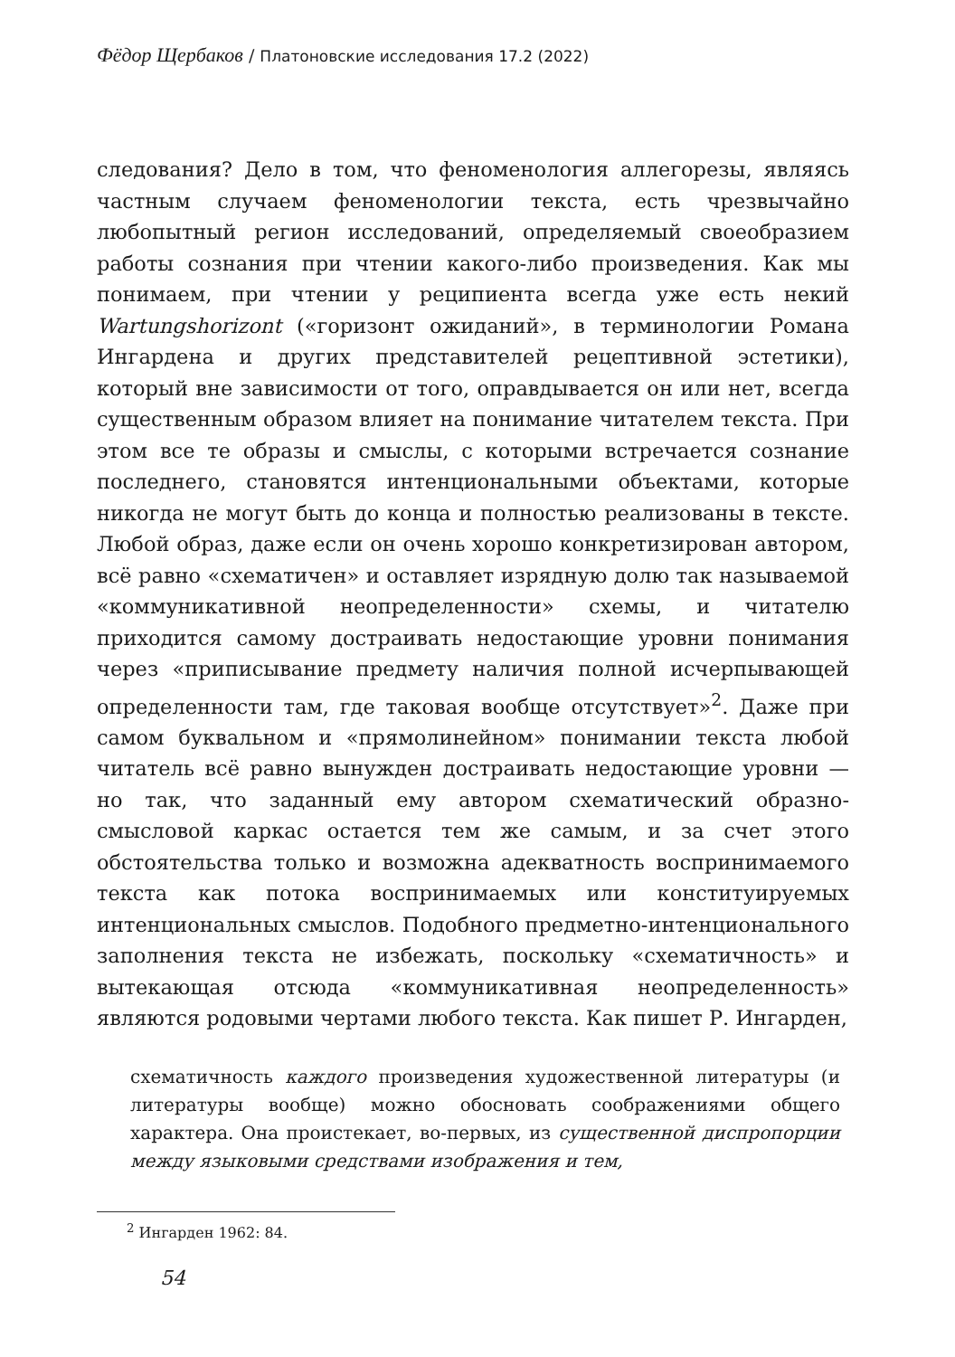Фёдор Щербаков / Платоновские исследования 17.2 (2022)
следования? Дело в том, что феноменология аллегорезы, являясь частным случаем феноменологии текста, есть чрезвычайно любопытный регион исследований, определяемый своеобразием работы сознания при чтении какого-либо произведения. Как мы понимаем, при чтении у реципиента всегда уже есть некий Wartungshorizont («горизонт ожиданий», в терминологии Романа Ингардена и других представителей рецептивной эстетики), который вне зависимости от того, оправдывается он или нет, всегда существенным образом влияет на понимание читателем текста. При этом все те образы и смыслы, с которыми встречается сознание последнего, становятся интенциональными объектами, которые никогда не могут быть до конца и полностью реализованы в тексте. Любой образ, даже если он очень хорошо конкретизирован автором, всё равно «схематичен» и оставляет изрядную долю так называемой «коммуникативной неопределенности» схемы, и читателю приходится самому достраивать недостающие уровни понимания через «приписывание предмету наличия полной исчерпывающей определенности там, где таковая вообще отсутствует»<sup>2</sup>. Даже при самом буквальном и «прямолинейном» понимании текста любой читатель всё равно вынужден достраивать недостающие уровни — но так, что заданный ему автором схематический образно-смысловой каркас остается тем же самым, и за счет этого обстоятельства только и возможна адекватность воспринимаемого текста как потока воспринимаемых или конституируемых интенциональных смыслов. Подобного предметно-интенционального заполнения текста не избежать, поскольку «схематичность» и вытекающая отсюда «коммуникативная неопределенность» являются родовыми чертами любого текста. Как пишет Р. Ингарден,
схематичность каждого произведения художественной литературы (и литературы вообще) можно обосновать соображениями общего характера. Она проистекает, во-первых, из существенной диспропорции между языковыми средствами изображения и тем,
<sup>2</sup> Ингарден 1962: 84.
54